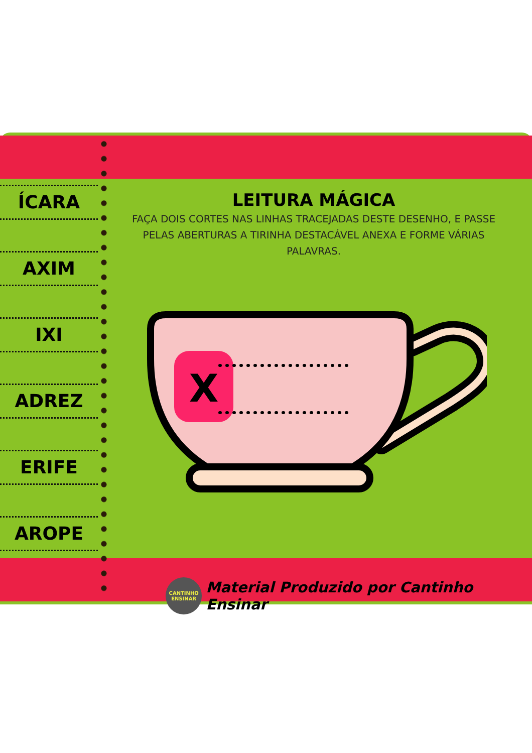ÍCARA
AXIM
IXI
ADREZ
ERIFE
AROPE
LEITURA MÁGICA
FAÇA DOIS CORTES NAS LINHAS TRACEJADAS DESTE DESENHO, E PASSE PELAS ABERTURAS A TIRINHA DESTACÁVEL ANEXA E FORME VÁRIAS PALAVRAS.
X
CANTINHO
ENSINAR
Material Produzido por Cantinho Ensinar